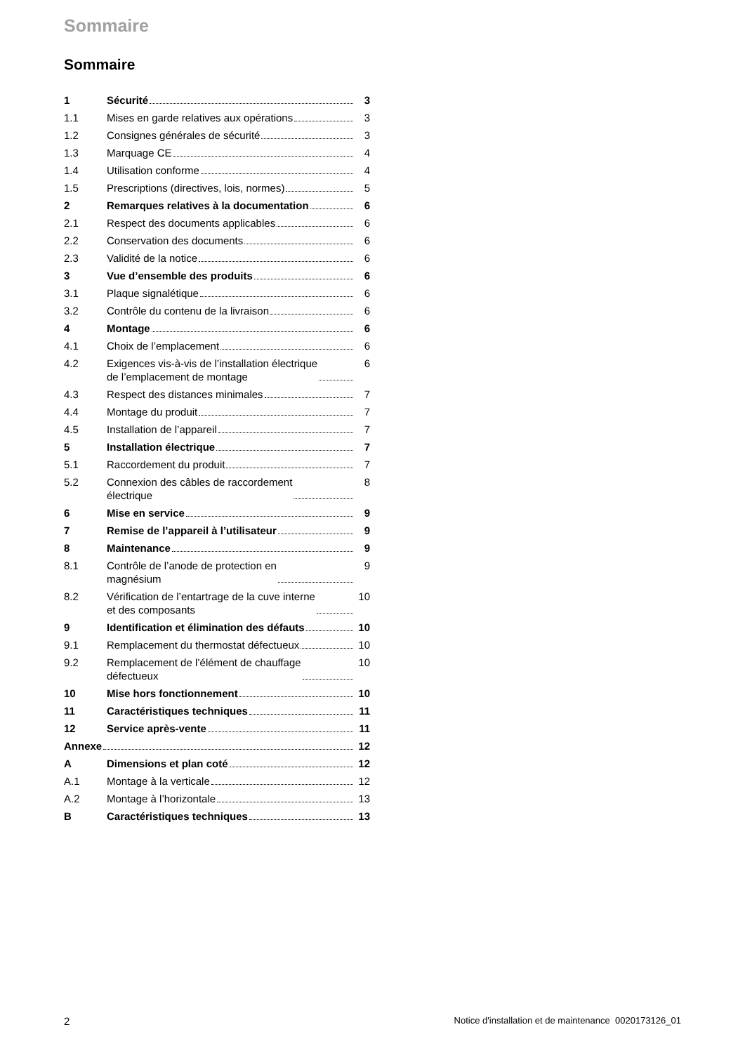Sommaire
Sommaire
1 Sécurité 3
1.1 Mises en garde relatives aux opérations
3
1.2 Consignes générales de sécurité
3
1.3 Marquage CE 4
1.4 Utilisation conforme 4
1.5 Prescriptions (directives, lois, normes)
5
2 Remarques relatives à la documentation
6
2.1 Respect des documents applicables
6
2.2 Conservation des documents 6
2.3 Validité de la notice 6
3 Vue d’ensemble des produits 6
3.1 Plaque signalétique 6
3.2 Contrôle du contenu de la livraison
6
4 Montage 6
4.1 Choix de l’emplacement 6
4.2 Exigences vis-à-vis de l’installation électrique
de l’emplacement de montage
6
4.3 Respect des distances minimales
7
4.4 Montage du produit 7
4.5 Installation de l’appareil 7
5 Installation électrique 7
5.1 Raccordement du produit 7
5.2 Connexion des câbles de raccordement
électrique
8
6 Mise en service 9
7 Remise de l’appareil à l’utilisateur
9
8 Maintenance 9
8.1 Contrôle de l’anode de protection en
magnésium
9
8.2 Vérification de l’entartrage de la cuve interne
et des composants
10
9 Identification et élimination des défauts
10
9.1 Remplacement du thermostat défectueux
10
9.2 Remplacement de l’élément de chauffage
défectueux
10
10 Mise hors fonctionnement 10
11 Caractéristiques techniques 11
12 Service après-vente 11
Annexe 12
A Dimensions et plan coté 12
A.1 Montage à la verticale 12
A.2 Montage à l’horizontale 13
B Caractéristiques techniques 13
2 Notice d'installation et de maintenance 0020173126_01